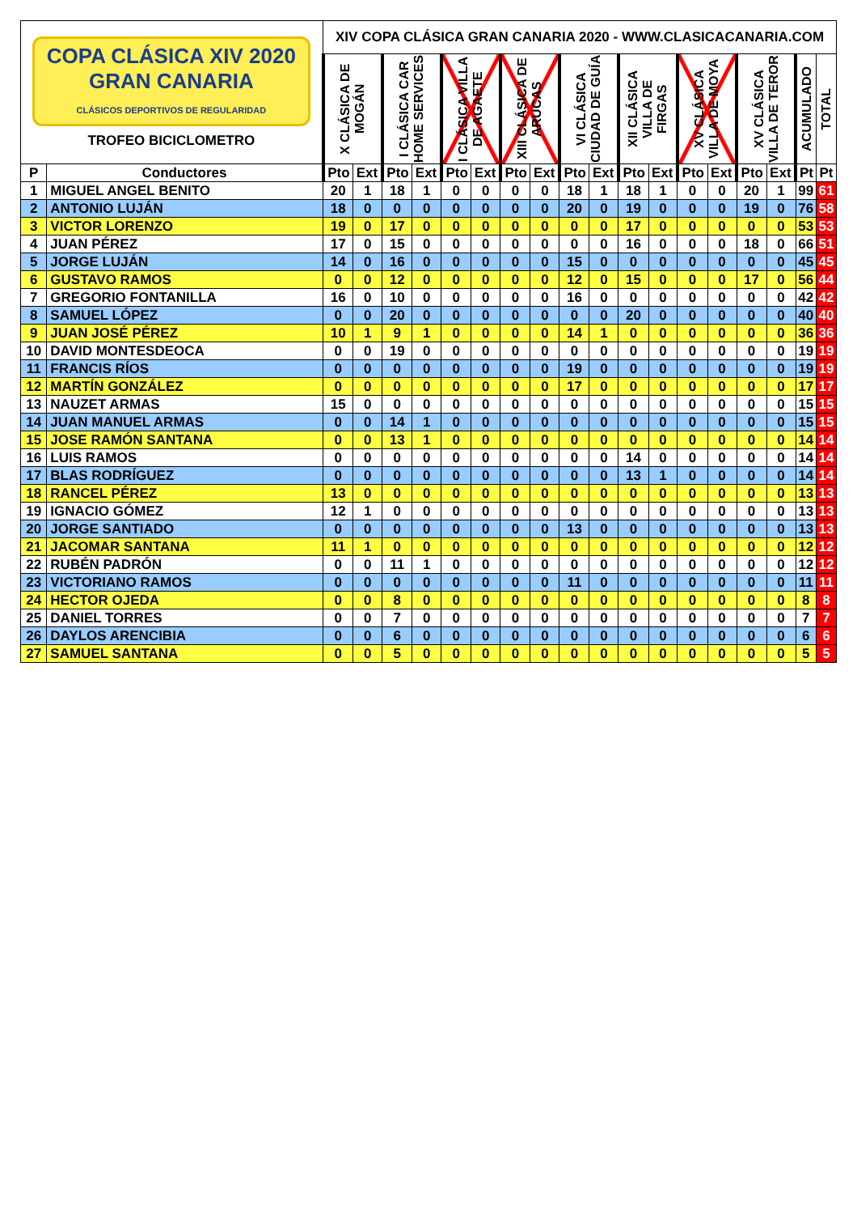| COPA CLÁSICA XIV 2020 GRAN CANARIA CLÁSICOS DEPORTIVOS DE REGULARIDAD TROFEO BICICLOMETRO | | XIV COPA CLÁSICA GRAN CANARIA 2020 - WWW.CLASICACANARIA.COM | | | | | | | | | | | | | | | | | |
| | | X CLÁSICA DE MOGÁN | | I CLÁSICA CAR HOME SERVICES | | I CLÁSICA VILLA DE AGAETE | | XIII CLÁSICA DE ARUCAS | | VI CLÁSICA CIUDAD DE GUÍA | | XII CLÁSICA VILLA DE FIRGAS | | XV CLÁSICA VILLA DE MOYA | | XV CLÁSICA VILLA DE TEROR | | ACUMULADO | TOTAL |
| P | Conductores | Pto | Ext | Pto | Ext | Pto | Ext | Pto | Ext | Pto | Ext | Pto | Ext | Pto | Ext | Pto | Ext | Pt | Pt |
| 1 | MIGUEL ANGEL BENITO | 20 | 1 | 18 | 1 | 0 | 0 | 0 | 0 | 18 | 1 | 18 | 1 | 0 | 0 | 20 | 1 | 99 | 61 |
| 2 | ANTONIO LUJÁN | 18 | 0 | 0 | 0 | 0 | 0 | 0 | 0 | 20 | 0 | 19 | 0 | 0 | 0 | 19 | 0 | 76 | 58 |
| 3 | VICTOR LORENZO | 19 | 0 | 17 | 0 | 0 | 0 | 0 | 0 | 0 | 0 | 17 | 0 | 0 | 0 | 0 | 0 | 53 | 53 |
| 4 | JUAN PÉREZ | 17 | 0 | 15 | 0 | 0 | 0 | 0 | 0 | 0 | 0 | 16 | 0 | 0 | 0 | 18 | 0 | 66 | 51 |
| 5 | JORGE LUJÁN | 14 | 0 | 16 | 0 | 0 | 0 | 0 | 0 | 15 | 0 | 0 | 0 | 0 | 0 | 0 | 0 | 45 | 45 |
| 6 | GUSTAVO RAMOS | 0 | 0 | 12 | 0 | 0 | 0 | 0 | 0 | 12 | 0 | 15 | 0 | 0 | 0 | 17 | 0 | 56 | 44 |
| 7 | GREGORIO FONTANILLA | 16 | 0 | 10 | 0 | 0 | 0 | 0 | 0 | 16 | 0 | 0 | 0 | 0 | 0 | 0 | 0 | 42 | 42 |
| 8 | SAMUEL LÓPEZ | 0 | 0 | 20 | 0 | 0 | 0 | 0 | 0 | 0 | 0 | 20 | 0 | 0 | 0 | 0 | 0 | 40 | 40 |
| 9 | JUAN JOSÉ PÉREZ | 10 | 1 | 9 | 1 | 0 | 0 | 0 | 0 | 14 | 1 | 0 | 0 | 0 | 0 | 0 | 0 | 36 | 36 |
| 10 | DAVID MONTESDEOCA | 0 | 0 | 19 | 0 | 0 | 0 | 0 | 0 | 0 | 0 | 0 | 0 | 0 | 0 | 0 | 0 | 19 | 19 |
| 11 | FRANCIS RÍOS | 0 | 0 | 0 | 0 | 0 | 0 | 0 | 0 | 19 | 0 | 0 | 0 | 0 | 0 | 0 | 0 | 19 | 19 |
| 12 | MARTÍN GONZÁLEZ | 0 | 0 | 0 | 0 | 0 | 0 | 0 | 0 | 17 | 0 | 0 | 0 | 0 | 0 | 0 | 0 | 17 | 17 |
| 13 | NAUZET ARMAS | 15 | 0 | 0 | 0 | 0 | 0 | 0 | 0 | 0 | 0 | 0 | 0 | 0 | 0 | 0 | 0 | 15 | 15 |
| 14 | JUAN MANUEL ARMAS | 0 | 0 | 14 | 1 | 0 | 0 | 0 | 0 | 0 | 0 | 0 | 0 | 0 | 0 | 0 | 0 | 15 | 15 |
| 15 | JOSE RAMÓN SANTANA | 0 | 0 | 13 | 1 | 0 | 0 | 0 | 0 | 0 | 0 | 0 | 0 | 0 | 0 | 0 | 0 | 14 | 14 |
| 16 | LUIS RAMOS | 0 | 0 | 0 | 0 | 0 | 0 | 0 | 0 | 0 | 0 | 14 | 0 | 0 | 0 | 0 | 0 | 14 | 14 |
| 17 | BLAS RODRÍGUEZ | 0 | 0 | 0 | 0 | 0 | 0 | 0 | 0 | 0 | 0 | 13 | 1 | 0 | 0 | 0 | 0 | 14 | 14 |
| 18 | RANCEL PÉREZ | 13 | 0 | 0 | 0 | 0 | 0 | 0 | 0 | 0 | 0 | 0 | 0 | 0 | 0 | 0 | 0 | 13 | 13 |
| 19 | IGNACIO GÓMEZ | 12 | 1 | 0 | 0 | 0 | 0 | 0 | 0 | 0 | 0 | 0 | 0 | 0 | 0 | 0 | 0 | 13 | 13 |
| 20 | JORGE SANTIADO | 0 | 0 | 0 | 0 | 0 | 0 | 0 | 0 | 13 | 0 | 0 | 0 | 0 | 0 | 0 | 0 | 13 | 13 |
| 21 | JACOMAR SANTANA | 11 | 1 | 0 | 0 | 0 | 0 | 0 | 0 | 0 | 0 | 0 | 0 | 0 | 0 | 0 | 0 | 12 | 12 |
| 22 | RUBÉN PADRÓN | 0 | 0 | 11 | 1 | 0 | 0 | 0 | 0 | 0 | 0 | 0 | 0 | 0 | 0 | 0 | 0 | 12 | 12 |
| 23 | VICTORIANO RAMOS | 0 | 0 | 0 | 0 | 0 | 0 | 0 | 0 | 11 | 0 | 0 | 0 | 0 | 0 | 0 | 0 | 11 | 11 |
| 24 | HECTOR OJEDA | 0 | 0 | 8 | 0 | 0 | 0 | 0 | 0 | 0 | 0 | 0 | 0 | 0 | 0 | 0 | 0 | 8 | 8 |
| 25 | DANIEL TORRES | 0 | 0 | 7 | 0 | 0 | 0 | 0 | 0 | 0 | 0 | 0 | 0 | 0 | 0 | 0 | 0 | 7 | 7 |
| 26 | DAYLOS ARENCIBIA | 0 | 0 | 6 | 0 | 0 | 0 | 0 | 0 | 0 | 0 | 0 | 0 | 0 | 0 | 0 | 0 | 6 | 6 |
| 27 | SAMUEL SANTANA | 0 | 0 | 5 | 0 | 0 | 0 | 0 | 0 | 0 | 0 | 0 | 0 | 0 | 0 | 0 | 0 | 5 | 5 |